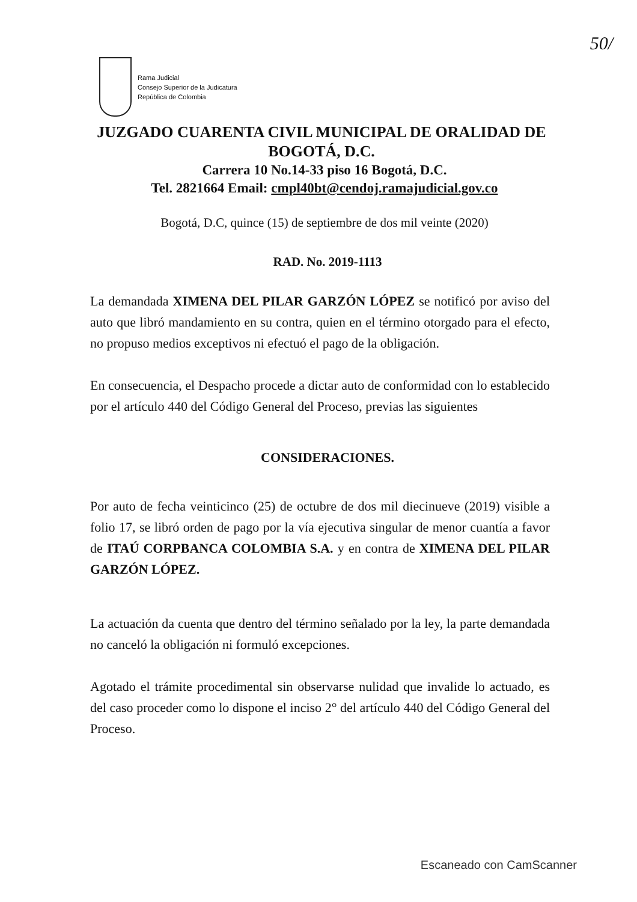50/
Rama Judicial
Consejo Superior de la Judicatura
República de Colombia
JUZGADO CUARENTA CIVIL MUNICIPAL DE ORALIDAD DE BOGOTÁ, D.C.
Carrera 10 No.14-33 piso 16 Bogotá, D.C.
Tel. 2821664 Email: cmpl40bt@cendoj.ramajudicial.gov.co
Bogotá, D.C, quince (15) de septiembre de dos mil veinte (2020)
RAD. No. 2019-1113
La demandada XIMENA DEL PILAR GARZÓN LÓPEZ se notificó por aviso del auto que libró mandamiento en su contra, quien en el término otorgado para el efecto, no propuso medios exceptivos ni efectuó el pago de la obligación.
En consecuencia, el Despacho procede a dictar auto de conformidad con lo establecido por el artículo 440 del Código General del Proceso, previas las siguientes
CONSIDERACIONES.
Por auto de fecha veinticinco (25) de octubre de dos mil diecinueve (2019) visible a folio 17, se libró orden de pago por la vía ejecutiva singular de menor cuantía a favor de ITAÚ CORPBANCA COLOMBIA S.A. y en contra de XIMENA DEL PILAR GARZÓN LÓPEZ.
La actuación da cuenta que dentro del término señalado por la ley, la parte demandada no canceló la obligación ni formuló excepciones.
Agotado el trámite procedimental sin observarse nulidad que invalide lo actuado, es del caso proceder como lo dispone el inciso 2° del artículo 440 del Código General del Proceso.
Escaneado con CamScanner